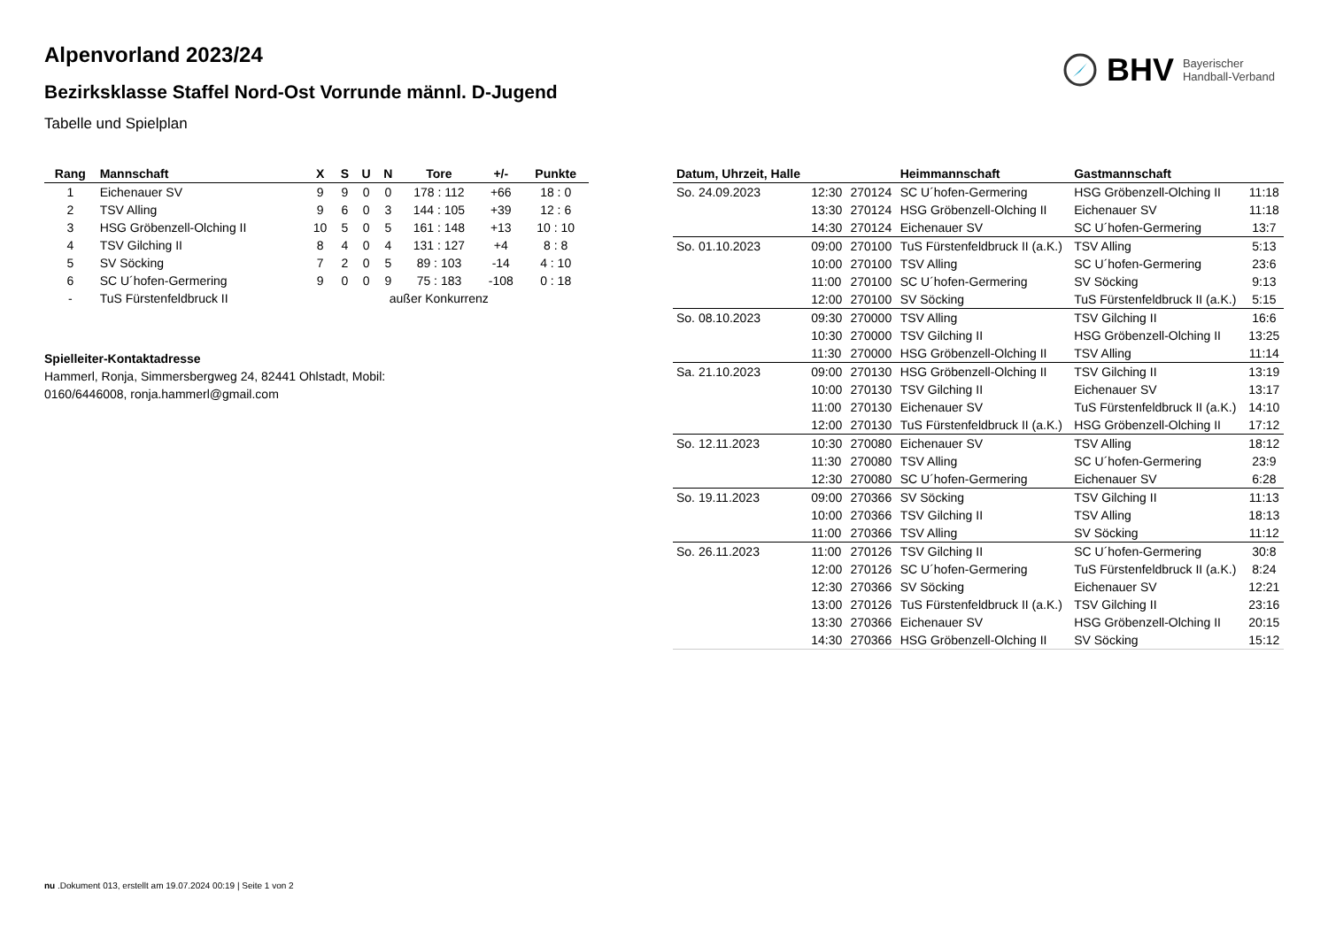BHV Bayerischer
Handball-Verband
Alpenvorland 2023/24
Bezirksklasse Staffel Nord-Ost Vorrunde männl. D-Jugend
Tabelle und Spielplan
| Rang | Mannschaft | X | S | U | N | Tore | +/- | Punkte |
| --- | --- | --- | --- | --- | --- | --- | --- | --- |
| 1 | Eichenauer SV | 9 | 9 | 0 | 0 | 178 : 112 | +66 | 18 : 0 |
| 2 | TSV Alling | 9 | 6 | 0 | 3 | 144 : 105 | +39 | 12 : 6 |
| 3 | HSG Gröbenzell-Olching II | 10 | 5 | 0 | 5 | 161 : 148 | +13 | 10 : 10 |
| 4 | TSV Gilching II | 8 | 4 | 0 | 4 | 131 : 127 | +4 | 8 : 8 |
| 5 | SV Söcking | 7 | 2 | 0 | 5 | 89 : 103 | -14 | 4 : 10 |
| 6 | SC U´hofen-Germering | 9 | 0 | 0 | 9 | 75 : 183 | -108 | 0 : 18 |
| - | TuS Fürstenfeldbruck II | | | außer Konkurrenz | | | | |
Spielleiter-Kontaktadresse
Hammerl, Ronja, Simmersbergweg 24, 82441 Ohlstadt, Mobil: 0160/6446008, ronja.hammerl@gmail.com
| Datum, Uhrzeit, Halle | | | Heimmannschaft | Gastmannschaft | |
| --- | --- | --- | --- | --- | --- |
| So. 24.09.2023 | 12:30 | 270124 | SC U´hofen-Germering | HSG Gröbenzell-Olching II | 11:18 |
| | 13:30 | 270124 | HSG Gröbenzell-Olching II | Eichenauer SV | 11:18 |
| | 14:30 | 270124 | Eichenauer SV | SC U´hofen-Germering | 13:7 |
| So. 01.10.2023 | 09:00 | 270100 | TuS Fürstenfeldbruck II (a.K.) | TSV Alling | 5:13 |
| | 10:00 | 270100 | TSV Alling | SC U´hofen-Germering | 23:6 |
| | 11:00 | 270100 | SC U´hofen-Germering | SV Söcking | 9:13 |
| | 12:00 | 270100 | SV Söcking | TuS Fürstenfeldbruck II (a.K.) | 5:15 |
| So. 08.10.2023 | 09:30 | 270000 | TSV Alling | TSV Gilching II | 16:6 |
| | 10:30 | 270000 | TSV Gilching II | HSG Gröbenzell-Olching II | 13:25 |
| | 11:30 | 270000 | HSG Gröbenzell-Olching II | TSV Alling | 11:14 |
| Sa. 21.10.2023 | 09:00 | 270130 | HSG Gröbenzell-Olching II | TSV Gilching II | 13:19 |
| | 10:00 | 270130 | TSV Gilching II | Eichenauer SV | 13:17 |
| | 11:00 | 270130 | Eichenauer SV | TuS Fürstenfeldbruck II (a.K.) | 14:10 |
| | 12:00 | 270130 | TuS Fürstenfeldbruck II (a.K.) | HSG Gröbenzell-Olching II | 17:12 |
| So. 12.11.2023 | 10:30 | 270080 | Eichenauer SV | TSV Alling | 18:12 |
| | 11:30 | 270080 | TSV Alling | SC U´hofen-Germering | 23:9 |
| | 12:30 | 270080 | SC U´hofen-Germering | Eichenauer SV | 6:28 |
| So. 19.11.2023 | 09:00 | 270366 | SV Söcking | TSV Gilching II | 11:13 |
| | 10:00 | 270366 | TSV Gilching II | TSV Alling | 18:13 |
| | 11:00 | 270366 | TSV Alling | SV Söcking | 11:12 |
| So. 26.11.2023 | 11:00 | 270126 | TSV Gilching II | SC U´hofen-Germering | 30:8 |
| | 12:00 | 270126 | SC U´hofen-Germering | TuS Fürstenfeldbruck II (a.K.) | 8:24 |
| | 12:30 | 270366 | SV Söcking | Eichenauer SV | 12:21 |
| | 13:00 | 270126 | TuS Fürstenfeldbruck II (a.K.) | TSV Gilching II | 23:16 |
| | 13:30 | 270366 | Eichenauer SV | HSG Gröbenzell-Olching II | 20:15 |
| | 14:30 | 270366 | HSG Gröbenzell-Olching II | SV Söcking | 15:12 |
nu .Dokument 013, erstellt am 19.07.2024 00:19 | Seite 1 von 2